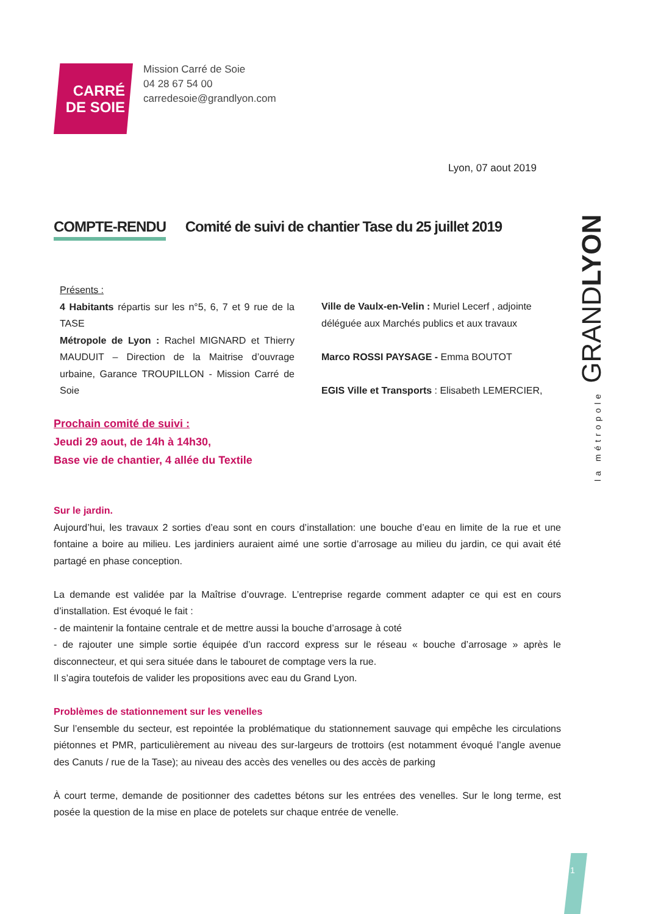CARRÉ
DE SOIE
Mission Carré de Soie
04 28 67 54 00
carredesoie@grandlyon.com
Lyon, 07 aout 2019
COMPTE-RENDU Comité de suivi de chantier Tase du 25 juillet 2019
Présents :
4 Habitants répartis sur les n°5, 6, 7 et 9 rue de la TASE
Métropole de Lyon : Rachel MIGNARD et Thierry MAUDUIT – Direction de la Maitrise d’ouvrage urbaine, Garance TROUPILLON - Mission Carré de Soie
Ville de Vaulx-en-Velin : Muriel Lecerf , adjointe déléguée aux Marchés publics et aux travaux
Marco ROSSI PAYSAGE - Emma BOUTOT
EGIS Ville et Transports : Elisabeth LEMERCIER,
Prochain comité de suivi :
Jeudi 29 aout, de 14h à 14h30,
Base vie de chantier, 4 allée du Textile
la métropole GRANDLYON
Sur le jardin.
Aujourd’hui, les travaux 2 sorties d’eau sont en cours d’installation: une bouche d’eau en limite de la rue et une fontaine a boire au milieu. Les jardiniers auraient aimé une sortie d’arrosage au milieu du jardin, ce qui avait été partagé en phase conception.
La demande est validée par la Maîtrise d’ouvrage. L’entreprise regarde comment adapter ce qui est en cours d’installation. Est évoqué le fait :
- de maintenir la fontaine centrale et de mettre aussi la bouche d’arrosage à coté
- de rajouter une simple sortie équipée d’un raccord express sur le réseau « bouche d’arrosage » après le disconnecteur, et qui sera située dans le tabouret de comptage vers la rue.
Il s’agira toutefois de valider les propositions avec eau du Grand Lyon.
Problèmes de stationnement sur les venelles
Sur l’ensemble du secteur, est repointée la problématique du stationnement sauvage qui empêche les circulations piétonnes et PMR, particulièrement au niveau des sur-largeurs de trottoirs (est notamment évoqué l’angle avenue des Canuts / rue de la Tase); au niveau des accès des venelles ou des accès de parking
À court terme, demande de positionner des cadettes bétons sur les entrées des venelles. Sur le long terme, est posée la question de la mise en place de potelets sur chaque entrée de venelle.
1